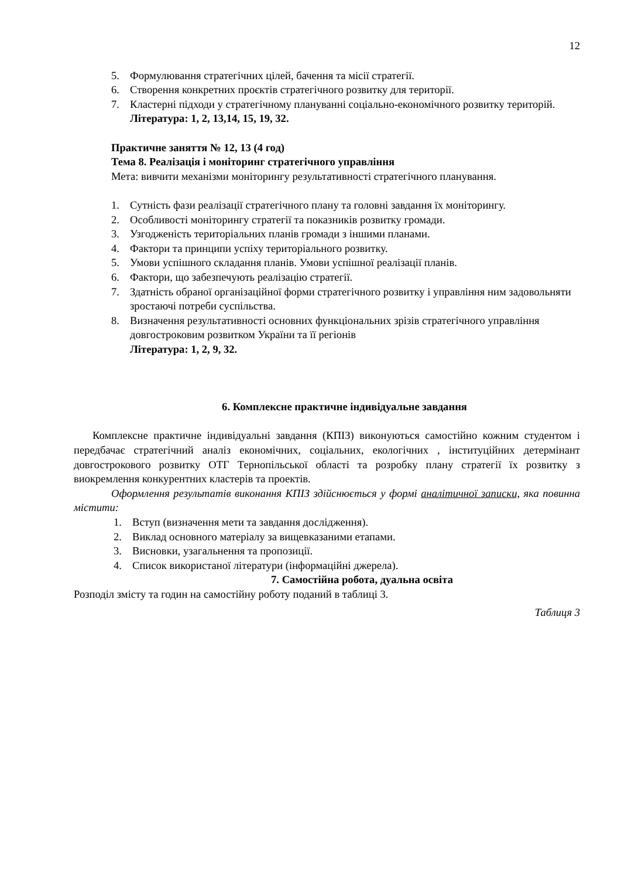12
5. Формулювання стратегічних цілей, бачення та місії стратегії.
6. Створення конкретних проєктів стратегічного розвитку для території.
7. Кластерні підходи у стратегічному плануванні соціально-економічного розвитку територій.
Література: 1, 2, 13,14, 15, 19, 32.
Практичне заняття № 12, 13 (4 год)
Тема 8. Реалізація і моніторинг стратегічного управління
Мета: вивчити механізми моніторингу результативності стратегічного планування.
1. Сутність фази реалізації стратегічного плану та головні завдання їх моніторингу.
2. Особливості моніторингу стратегії та показників розвитку громади.
3. Узгодженість територіальних планів громади з іншими планами.
4. Фактори та принципи успіху територіального розвитку.
5. Умови успішного складання планів. Умови успішної реалізації планів.
6. Фактори, що забезпечують реалізацію стратегії.
7. Здатність обраної організаційної форми стратегічного розвитку і управління ним задовольняти зростаючі потреби суспільства.
8. Визначення результативності основних функціональних зрізів стратегічного управління довгостроковим розвитком України та її регіонів
Література: 1, 2, 9, 32.
6. Комплексне практичне індивідуальне завдання
Комплексне практичне індивідуальні завдання (КПІЗ) виконуються самостійно кожним студентом і передбачає стратегічний аналіз економічних, соціальних, екологічних , інституційних детермінант довгострокового розвитку ОТГ Тернопільської області та розробку плану стратегії їх розвитку з виокремлення конкурентних кластерів та проектів.
Оформлення результатів виконання КПІЗ здійснюється у формі аналітичної записки, яка повинна містити:
1. Вступ (визначення мети та завдання дослідження).
2. Виклад основного матеріалу за вищевказаними етапами.
3. Висновки, узагальнення та пропозиції.
4. Список використаної літератури (інформаційні джерела).
7. Самостійна робота, дуальна освіта
Розподіл змісту та годин на самостійну роботу поданий в таблиці 3.
Таблиця 3